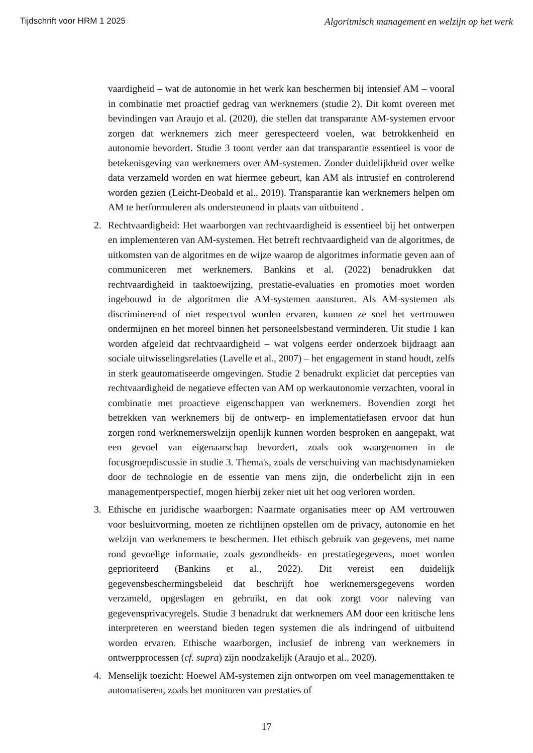Tijdschrift voor HRM 1 2025 Algoritmisch management en welzijn op het werk
vaardigheid – wat de autonomie in het werk kan beschermen bij intensief AM – vooral in combinatie met proactief gedrag van werknemers (studie 2). Dit komt overeen met bevindingen van Araujo et al. (2020), die stellen dat transparante AM-systemen ervoor zorgen dat werknemers zich meer gerespecteerd voelen, wat betrokkenheid en autonomie bevordert. Studie 3 toont verder aan dat transparantie essentieel is voor de betekenisgeving van werknemers over AM-systemen. Zonder duidelijkheid over welke data verzameld worden en wat hiermee gebeurt, kan AM als intrusief en controlerend worden gezien (Leicht-Deobald et al., 2019). Transparantie kan werknemers helpen om AM te herformuleren als ondersteunend in plaats van uitbuitend .
2. Rechtvaardigheid: Het waarborgen van rechtvaardigheid is essentieel bij het ontwerpen en implementeren van AM-systemen. Het betreft rechtvaardigheid van de algoritmes, de uitkomsten van de algoritmes en de wijze waarop de algoritmes informatie geven aan of communiceren met werknemers. Bankins et al. (2022) benadrukken dat rechtvaardigheid in taaktoewijzing, prestatie-evaluaties en promoties moet worden ingebouwd in de algoritmen die AM-systemen aansturen. Als AM-systemen als discriminerend of niet respectvol worden ervaren, kunnen ze snel het vertrouwen ondermijnen en het moreel binnen het personeelsbestand verminderen. Uit studie 1 kan worden afgeleid dat rechtvaardigheid – wat volgens eerder onderzoek bijdraagt aan sociale uitwisselingsrelaties (Lavelle et al., 2007) – het engagement in stand houdt, zelfs in sterk geautomatiseerde omgevingen. Studie 2 benadrukt expliciet dat percepties van rechtvaardigheid de negatieve effecten van AM op werkautonomie verzachten, vooral in combinatie met proactieve eigenschappen van werknemers. Bovendien zorgt het betrekken van werknemers bij de ontwerp- en implementatiefasen ervoor dat hun zorgen rond werknemerswelzijn openlijk kunnen worden besproken en aangepakt, wat een gevoel van eigenaarschap bevordert, zoals ook waargenomen in de focusgroepdiscussie in studie 3. Thema's, zoals de verschuiving van machtsdynamieken door de technologie en de essentie van mens zijn, die onderbelicht zijn in een managementperspectief, mogen hierbij zeker niet uit het oog verloren worden.
3. Ethische en juridische waarborgen: Naarmate organisaties meer op AM vertrouwen voor besluitvorming, moeten ze richtlijnen opstellen om de privacy, autonomie en het welzijn van werknemers te beschermen. Het ethisch gebruik van gegevens, met name rond gevoelige informatie, zoals gezondheids- en prestatiegegevens, moet worden geprioriteerd (Bankins et al., 2022). Dit vereist een duidelijk gegevensbeschermingsbeleid dat beschrijft hoe werknemersgegevens worden verzameld, opgeslagen en gebruikt, en dat ook zorgt voor naleving van gegevensprivacyregels. Studie 3 benadrukt dat werknemers AM door een kritische lens interpreteren en weerstand bieden tegen systemen die als indringend of uitbuitend worden ervaren. Ethische waarborgen, inclusief de inbreng van werknemers in ontwerpprocessen (cf. supra) zijn noodzakelijk (Araujo et al., 2020).
4. Menselijk toezicht: Hoewel AM-systemen zijn ontworpen om veel managementtaken te automatiseren, zoals het monitoren van prestaties of
17